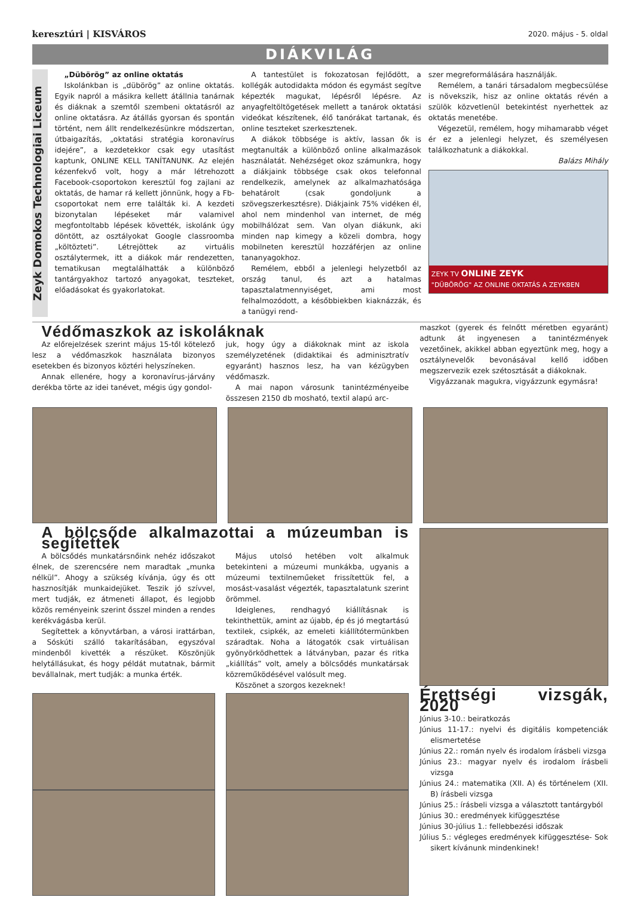keresztúri | KISVÁROS 2020. május - 5. oldal
DIÁKVILÁG
Zeyk Domokos Technologiai Liceum
„Dübörög” az online oktatás
Iskolánkban is „dübörög” az online oktatás. Egyik napról a másikra kellett átállnia tanárnak és diáknak a szemtől szembeni oktatásról az online oktatásra. Az átállás gyorsan és spontán történt, nem állt rendelkezésünkre módszertan, útbaigazítás, „oktatási stratégia koronavírus idejére”, a kezdetekkor csak egy utasítást kaptunk, ONLINE KELL TANÍTANUNK. Az elején kézenfekvő volt, hogy a már létrehozott Facebook-csoportokon keresztül fog zajlani az oktatás, de hamar rá kellett jönnünk, hogy a Fb-csoportokat nem erre találták ki. A kezdeti bizonytalan lépéseket már valamivel megfontoltabb lépések követték, iskolánk úgy döntött, az osztályokat Google classroomba „költözteti”. Létrejöttek az virtuális osztálytermek, itt a diákok már rendezetten, tematikusan megtalálhatták a különböző tantárgyakhoz tartozó anyagokat, teszteket, előadásokat és gyakorlatokat.
A tantestület is fokozatosan fejlődött, a kollégák autodidakta módon és egymást segítve képezték magukat, lépésről lépésre. Az anyagfeltöltögetések mellett a tanárok oktatási videókat készítenek, élő tanórákat tartanak, és online teszteket szerkesztenek.
A diákok többsége is aktív, lassan ők is megtanulták a különböző online alkalmazások használatát. Nehézséget okoz számunkra, hogy a diákjaink többsége csak okos telefonnal rendelkezik, amelynek az alkalmazhatósága behatárolt (csak gondoljunk a szövegszerkesztésre). Diákjaink 75% vidéken él, ahol nem mindenhol van internet, de még mobilhálózat sem. Van olyan diákunk, aki minden nap kimegy a közeli dombra, hogy mobilneten keresztül hozzáférjen az online tananyagokhoz.
Remélem, ebből a jelenlegi helyzetből az ország tanul, és azt a hatalmas tapasztalatmennyiséget, ami most felhalmozódott, a későbbiekben kiaknázzák, és a tanügyi rend-
szer megreformálására használják.
Remélem, a tanári társadalom megbecsülése is növekszik, hisz az online oktatás révén a szülök közvetlenül betekintést nyerhettek az oktatás menetébe.
Végezetül, remélem, hogy mihamarabb véget ér ez a jelenlegi helyzet, és személyesen találkozhatunk a diákokkal.
Balázs Mihály
ZEYK TV ONLINE ZEYK
"DÜBÖRÖG" AZ ONLINE OKTATÁS A ZEYKBEN
Védőmaszkok az iskoláknak
Az előrejelzések szerint május 15-től kötelező lesz a védőmaszkok használata bizonyos esetekben és bizonyos köztéri helyszíneken.
Annak ellenére, hogy a koronavírus-járvány derékba törte az idei tanévet, mégis úgy gondol-
juk, hogy úgy a diákoknak mint az iskola személyzetének (didaktikai és adminisztratív egyaránt) hasznos lesz, ha van kézügyben védőmaszk.
A mai napon városunk tanintézményeibe összesen 2150 db mosható, textil alapú arc-
maszkot (gyerek és felnőtt méretben egyaránt) adtunk át ingyenesen a tanintézmények vezetőinek, akikkel abban egyeztünk meg, hogy a osztálynevelők bevonásával kellő időben megszervezik ezek szétosztását a diákoknak.
Vigyázzanak magukra, vigyázzunk egymásra!
A bölcsőde alkalmazottai a múzeumban is segítettek
A bölcsődés munkatársnőink nehéz időszakot élnek, de szerencsére nem maradtak „munka nélkül”. Ahogy a szükség kívánja, úgy és ott hasznosítják munkaidejüket. Teszik jó szívvel, mert tudják, ez átmeneti állapot, és legjobb közös reményeink szerint ősszel minden a rendes kerékvágásba kerül.
Segítettek a könyvtárban, a városi irattárban, a Sóskúti szálló takarításában, egyszóval mindenből kivették a részüket. Köszönjük helytállásukat, és hogy példát mutatnak, bármit bevállalnak, mert tudják: a munka érték.
Május utolsó hetében volt alkalmuk betekinteni a múzeumi munkákba, ugyanis a múzeumi textilneműeket frissítettük fel, a mosást-vasalást végezték, tapasztalatunk szerint örömmel.
Ideiglenes, rendhagyó kiállításnak is tekinthettük, amint az újabb, ép és jó megtartású textilek, csipkék, az emeleti kiállítótermünkben száradtak. Noha a látogatók csak virtuálisan gyönyörködhettek a látványban, pazar és ritka „kiállítás” volt, amely a bölcsődés munkatársak közreműködésével valósult meg.
Köszönet a szorgos kezeknek!
Érettségi vizsgák, 2020
Június 3-10.: beiratkozás
Június 11-17.: nyelvi és digitális kompetenciák elismertetése
Június 22.: román nyelv és irodalom írásbeli vizsga
Június 23.: magyar nyelv és irodalom írásbeli vizsga
Június 24.: matematika (XII. A) és történelem (XII. B) írásbeli vizsga
Június 25.: írásbeli vizsga a választott tantárgyból
Június 30.: eredmények kifüggesztése
Június 30-július 1.: fellebbezési időszak
Július 5.: végleges eredmények kifüggesztése- Sok sikert kívánunk mindenkinek!